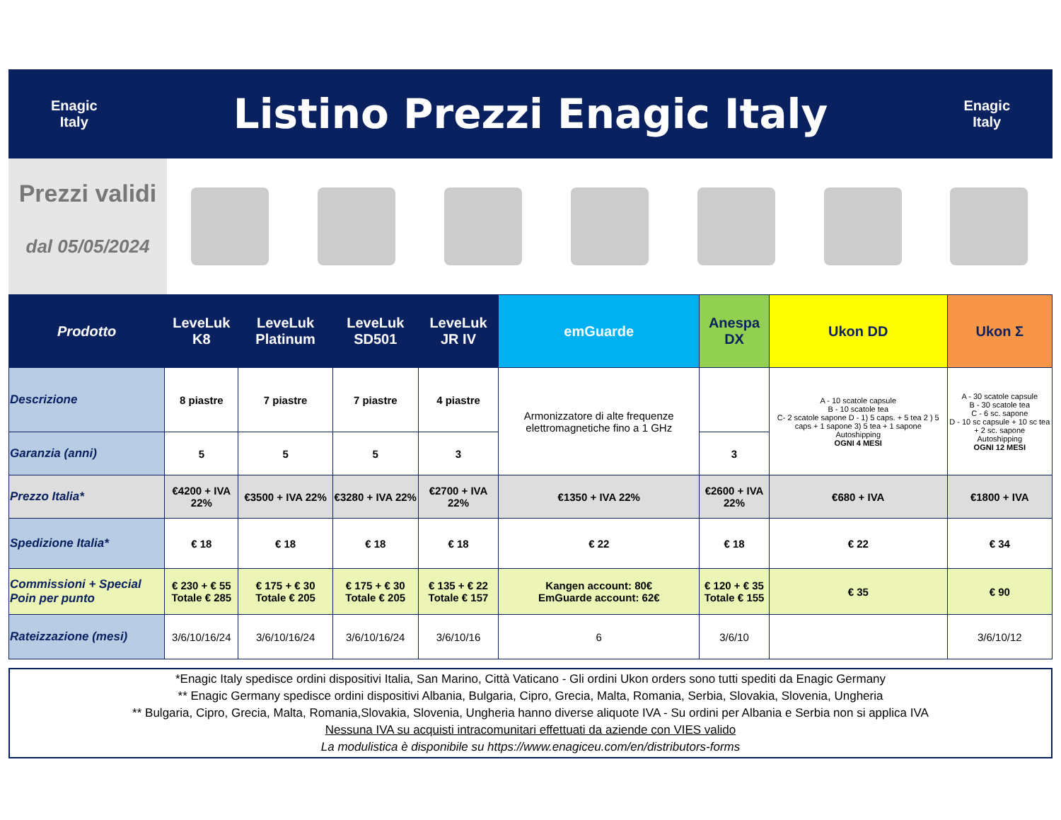Enagic
Italy
Listino Prezzi Enagic Italy
Enagic
Italy
Prezzi validi
dal 05/05/2024
| Prodotto | LeveLuk K8 | LeveLuk Platinum | LeveLuk SD501 | LeveLuk JR IV | emGuarde | Anespa DX | Ukon DD | Ukon Σ |
| --- | --- | --- | --- | --- | --- | --- | --- | --- |
| Descrizione | 8 piastre | 7 piastre | 7 piastre | 4 piastre | Armonizzatore di alte frequenze elettromagnetiche fino a 1 GHz | | A - 10 scatole capsule B - 10 scatole tea C- 2 scatole sapone D - 1) 5 caps. + 5 tea 2 ) 5 caps + 1 sapone 3) 5 tea + 1 sapone Autoshipping OGNI 4 MESI | A - 30 scatole capsule B - 30 scatole tea C - 6 sc. sapone D - 10 sc capsule + 10 sc tea + 2 sc. sapone Autoshipping OGNI 12 MESI |
| Garanzia (anni) | 5 | 5 | 5 | 3 | | 3 | | |
| Prezzo Italia* | €4200 + IVA 22% | €3500 + IVA 22% | €3280 + IVA 22% | €2700 + IVA 22% | €1350 + IVA 22% | €2600 + IVA 22% | €680 + IVA | €1800 + IVA |
| Spedizione Italia* | € 18 | € 18 | € 18 | € 18 | € 22 | € 18 | € 22 | € 34 |
| Commissioni + Special Poin per punto | € 230 + € 55 Totale € 285 | € 175 + € 30 Totale € 205 | € 175 + € 30 Totale € 205 | € 135 + € 22 Totale € 157 | Kangen account: 80€ EmGuarde account: 62€ | € 120 + € 35 Totale € 155 | € 35 | € 90 |
| Rateizzazione (mesi) | 3/6/10/16/24 | 3/6/10/16/24 | 3/6/10/16/24 | 3/6/10/16 | 6 | 3/6/10 | | 3/6/10/12 |
*Enagic Italy spedisce ordini dispositivi Italia, San Marino, Città Vaticano - Gli ordini Ukon orders sono tutti spediti da Enagic Germany
** Enagic Germany spedisce ordini dispositivi Albania, Bulgaria, Cipro, Grecia, Malta, Romania, Serbia, Slovakia, Slovenia, Ungheria
** Bulgaria, Cipro, Grecia, Malta, Romania,Slovakia, Slovenia, Ungheria hanno diverse aliquote IVA - Su ordini per Albania e Serbia non si applica IVA
Nessuna IVA su acquisti intracomunitari effettuati da aziende con VIES valido
La modulistica è disponibile su https://www.enagiceu.com/en/distributors-forms